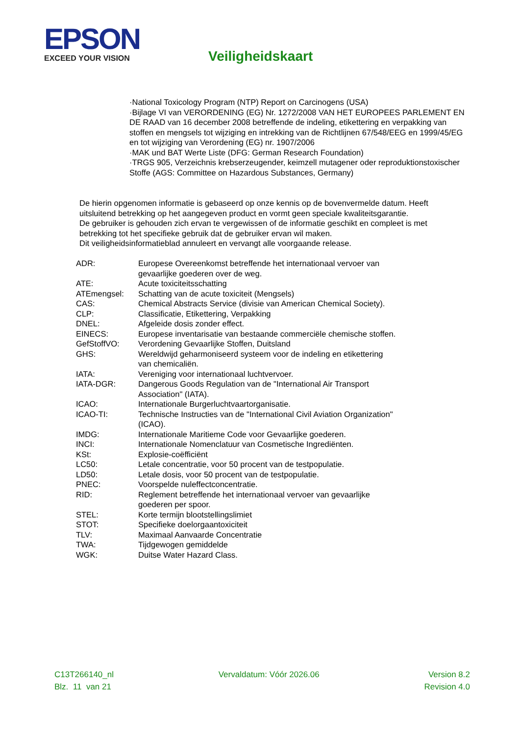EPSON
EXCEED YOUR VISION
Veiligheidskaart
·National Toxicology Program (NTP) Report on Carcinogens (USA)
·Bijlage VI van VERORDENING (EG) Nr. 1272/2008 VAN HET EUROPEES PARLEMENT EN DE RAAD van 16 december 2008 betreffende de indeling, etikettering en verpakking van stoffen en mengsels tot wijziging en intrekking van de Richtlijnen 67/548/EEG en 1999/45/EG en tot wijziging van Verordening (EG) nr. 1907/2006
·MAK und BAT Werte Liste (DFG: German Research Foundation)
·TRGS 905, Verzeichnis krebserzeugender, keimzell mutagener oder reproduktionstoxischer Stoffe (AGS: Committee on Hazardous Substances, Germany)
De hierin opgenomen informatie is gebaseerd op onze kennis op de bovenvermelde datum. Heeft uitsluitend betrekking op het aangegeven product en vormt geen speciale kwaliteitsgarantie.
De gebruiker is gehouden zich ervan te vergewissen of de informatie geschikt en compleet is met betrekking tot het specifieke gebruik dat de gebruiker ervan wil maken.
Dit veiligheidsinformatieblad annuleert en vervangt alle voorgaande release.
| ADR: | Europese Overeenkomst betreffende het internationaal vervoer van gevaarlijke goederen over de weg. |
| ATE: | Acute toxiciteitsschatting |
| ATEmengsel: | Schatting van de acute toxiciteit (Mengsels) |
| CAS: | Chemical Abstracts Service (divisie van American Chemical Society). |
| CLP: | Classificatie, Etikettering, Verpakking |
| DNEL: | Afgeleide dosis zonder effect. |
| EINECS: | Europese inventarisatie van bestaande commerciële chemische stoffen. |
| GefStoffVO: | Verordening Gevaarlijke Stoffen, Duitsland |
| GHS: | Wereldwijd geharmoniseerd systeem voor de indeling en etikettering van chemicaliën. |
| IATA: | Vereniging voor internationaal luchtvervoer. |
| IATA-DGR: | Dangerous Goods Regulation van de "International Air Transport Association" (IATA). |
| ICAO: | Internationale Burgerluchtvaartorganisatie. |
| ICAO-TI: | Technische Instructies van de "International Civil Aviation Organization" (ICAO). |
| IMDG: | Internationale Maritieme Code voor Gevaarlijke goederen. |
| INCI: | Internationale Nomenclatuur van Cosmetische Ingrediënten. |
| KSt: | Explosie-coëfficiënt |
| LC50: | Letale concentratie, voor 50 procent van de testpopulatie. |
| LD50: | Letale dosis, voor 50 procent van de testpopulatie. |
| PNEC: | Voorspelde nuleffectconcentratie. |
| RID: | Reglement betreffende het internationaal vervoer van gevaarlijke goederen per spoor. |
| STEL: | Korte termijn blootstellingslimiet |
| STOT: | Specifieke doelorgaantoxiciteit |
| TLV: | Maximaal Aanvaarde Concentratie |
| TWA: | Tijdgewogen gemiddelde |
| WGK: | Duitse Water Hazard Class. |
C13T266140_nl
Blz. 11 van 21
Vervaldatum: Vóór 2026.06 Version 8.2
Revision 4.0